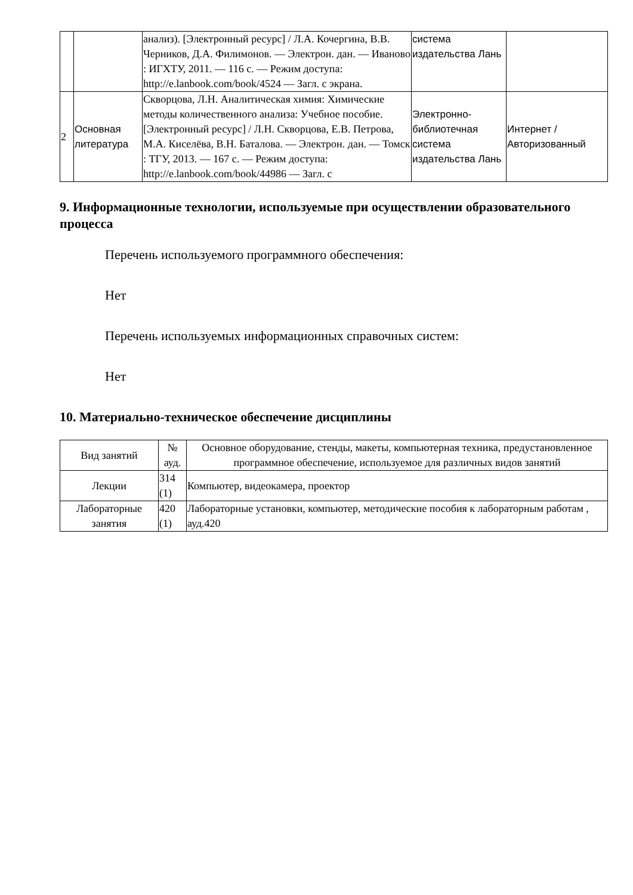| | | анализ). [Электронный ресурс] / Л.А. Кочергина, В.В. Черников, Д.А. Филимонов. — Электрон. дан. — Иваново : ИГХТУ, 2011. — 116 с. — Режим доступа: http://e.lanbook.com/book/4524 — Загл. с экрана. | система издательства Лань | |
| 2 | Основная литература | Скворцова, Л.Н. Аналитическая химия: Химические методы количественного анализа: Учебное пособие. [Электронный ресурс] / Л.Н. Скворцова, Е.В. Петрова, М.А. Киселёва, В.Н. Баталова. — Электрон. дан. — Томск : ТГУ, 2013. — 167 с. — Режим доступа: http://e.lanbook.com/book/44986 — Загл. с | Электронно-библиотечная система издательства Лань | Интернет / Авторизованный |
9. Информационные технологии, используемые при осуществлении образовательного процесса
Перечень используемого программного обеспечения:
Нет
Перечень используемых информационных справочных систем:
Нет
10. Материально-техническое обеспечение дисциплины
| Вид занятий | № ауд. | Основное оборудование, стенды, макеты, компьютерная техника, предустановленное программное обеспечение, используемое для различных видов занятий |
| --- | --- | --- |
| Лекции | 314 (1) | Компьютер, видеокамера, проектор |
| Лабораторные занятия | 420 (1) | Лабораторные установки, компьютер, методические пособия к лабораторным работам , ауд.420 |